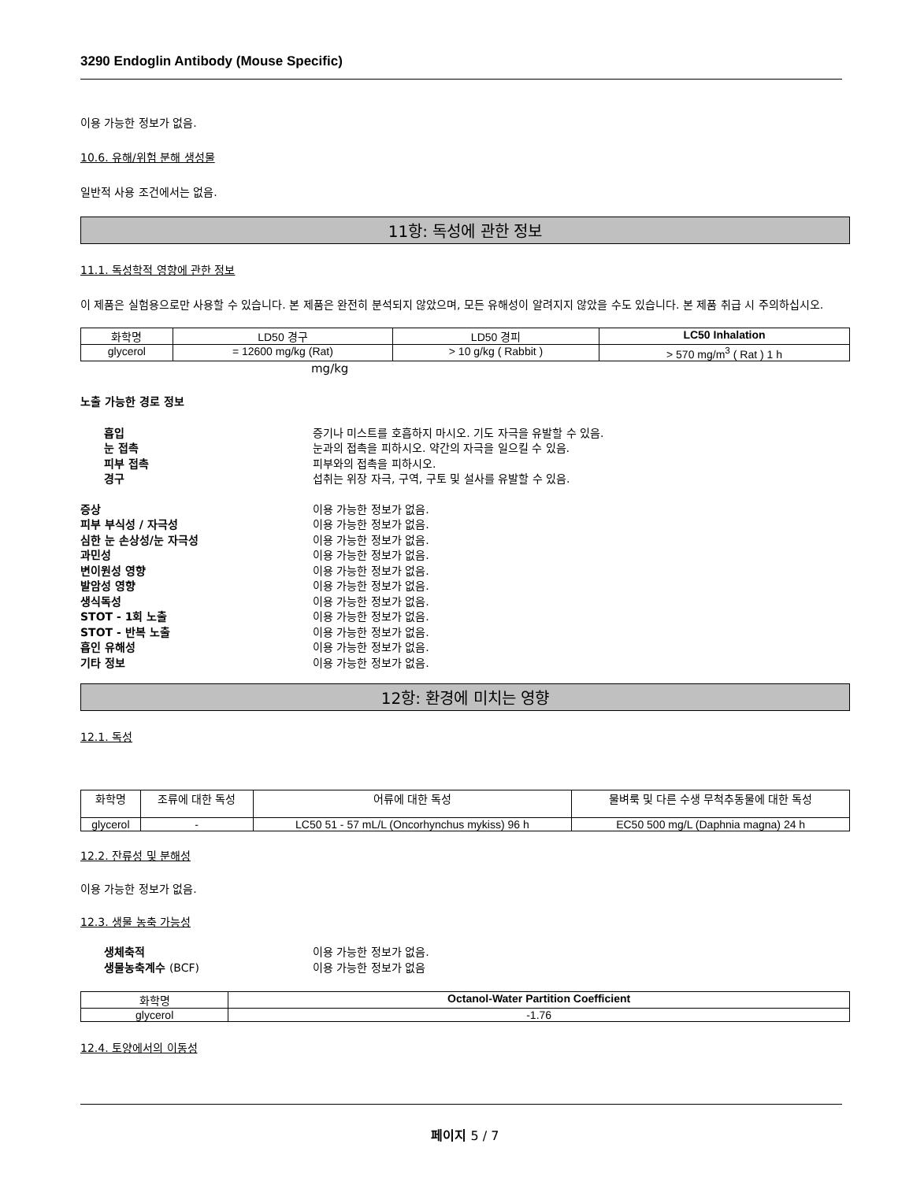3290 Endoglin Antibody (Mouse Specific)
이용 가능한 정보가 없음.
10.6. 유해/위험 분해 생성물
일반적 사용 조건에서는 없음.
11항: 독성에 관한 정보
11.1. 독성학적 영향에 관한 정보
이 제품은 실험용으로만 사용할 수 있습니다. 본 제품은 완전히 분석되지 않았으며, 모든 유해성이 알려지지 않았을 수도 있습니다. 본 제품 취급 시 주의하십시오.
| 화학명 | LD50 경구 | LD50 경피 | LC50 Inhalation |
| --- | --- | --- | --- |
| glycerol | = 12600 mg/kg (Rat) | > 10 g/kg ( Rabbit ) | > 570 mg/m<sup>3</sup> ( Rat ) 1 h |
mg/kg
노출 가능한 경로 정보
흡입 증기나 미스트를 호흡하지 마시오. 기도 자극을 유발할 수 있음.
눈 접촉 눈과의 접촉을 피하시오. 약간의 자극을 일으킬 수 있음.
피부 접촉 피부와의 접촉을 피하시오.
경구 섭취는 위장 자극, 구역, 구토 및 설사를 유발할 수 있음.
증상 이용 가능한 정보가 없음.
피부 부식성 / 자극성 이용 가능한 정보가 없음.
심한 눈 손상성/눈 자극성 이용 가능한 정보가 없음.
과민성 이용 가능한 정보가 없음.
변이원성 영향 이용 가능한 정보가 없음.
발암성 영향 이용 가능한 정보가 없음.
생식독성 이용 가능한 정보가 없음.
STOT - 1회 노출 이용 가능한 정보가 없음.
STOT - 반복 노출 이용 가능한 정보가 없음.
흡인 유해성 이용 가능한 정보가 없음.
기타 정보 이용 가능한 정보가 없음.
12항: 환경에 미치는 영향
12.1. 독성
| 화학명 | 조류에 대한 독성 | 어류에 대한 독성 | 물벼룩 및 다른 수생 무척추동물에 대한 독성 |
| --- | --- | --- | --- |
| glycerol | - | LC50 51 - 57 mL/L (Oncorhynchus mykiss) 96 h | EC50 500 mg/L (Daphnia magna) 24 h |
12.2. 잔류성 및 분해성
이용 가능한 정보가 없음.
12.3. 생물 농축 가능성
생체축적 이용 가능한 정보가 없음.
생물농축계수 (BCF) 이용 가능한 정보가 없음
| 화학명 | Octanol-Water Partition Coefficient |
| --- | --- |
| glycerol | -1.76 |
12.4. 토양에서의 이동성
페이지 5 / 7